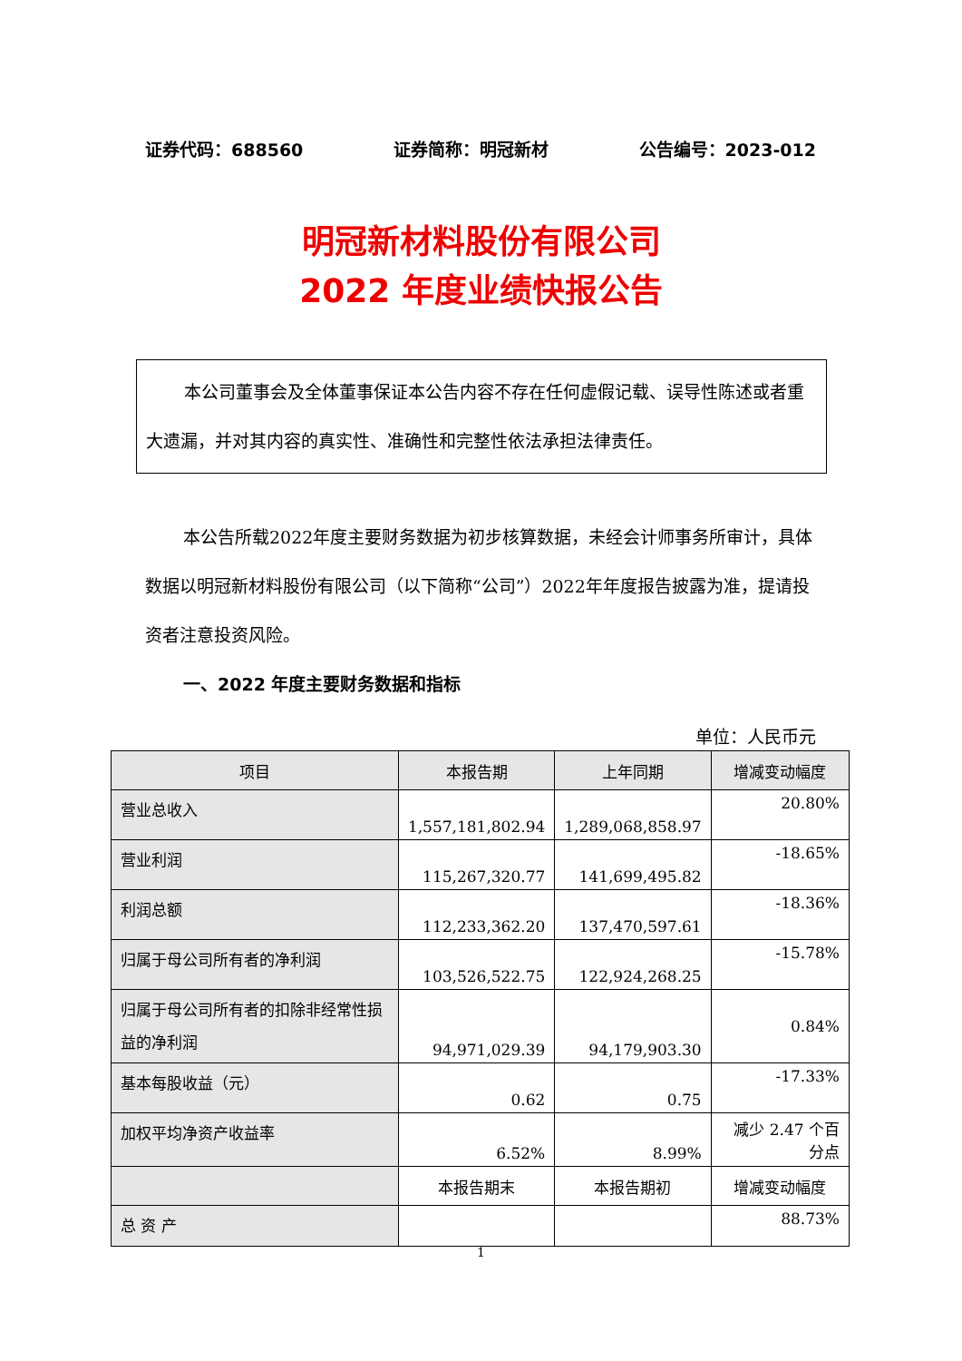证券代码：688560 证券简称：明冠新材 公告编号：2023-012
明冠新材料股份有限公司
2022 年度业绩快报公告
本公司董事会及全体董事保证本公告内容不存在任何虚假记载、误导性陈述或者重大遗漏，并对其内容的真实性、准确性和完整性依法承担法律责任。
本公告所载2022年度主要财务数据为初步核算数据，未经会计师事务所审计，具体数据以明冠新材料股份有限公司（以下简称“公司”）2022年年度报告披露为准，提请投资者注意投资风险。
一、2022 年度主要财务数据和指标
单位：人民币元
| 项目 | 本报告期 | 上年同期 | 增减变动幅度 |
| --- | --- | --- | --- |
| 营业总收入 | 1,557,181,802.94 | 1,289,068,858.97 | 20.80% |
| 营业利润 | 115,267,320.77 | 141,699,495.82 | -18.65% |
| 利润总额 | 112,233,362.20 | 137,470,597.61 | -18.36% |
| 归属于母公司所有者的净利润 | 103,526,522.75 | 122,924,268.25 | -15.78% |
| 归属于母公司所有者的扣除非经常性损益的净利润 | 94,971,029.39 | 94,179,903.30 | 0.84% |
| 基本每股收益（元） | 0.62 | 0.75 | -17.33% |
| 加权平均净资产收益率 | 6.52% | 8.99% | 减少 2.47 个百分点 |
| | 本报告期末 | 本报告期初 | 增减变动幅度 |
| 总 资 产 | | | 88.73% |
1